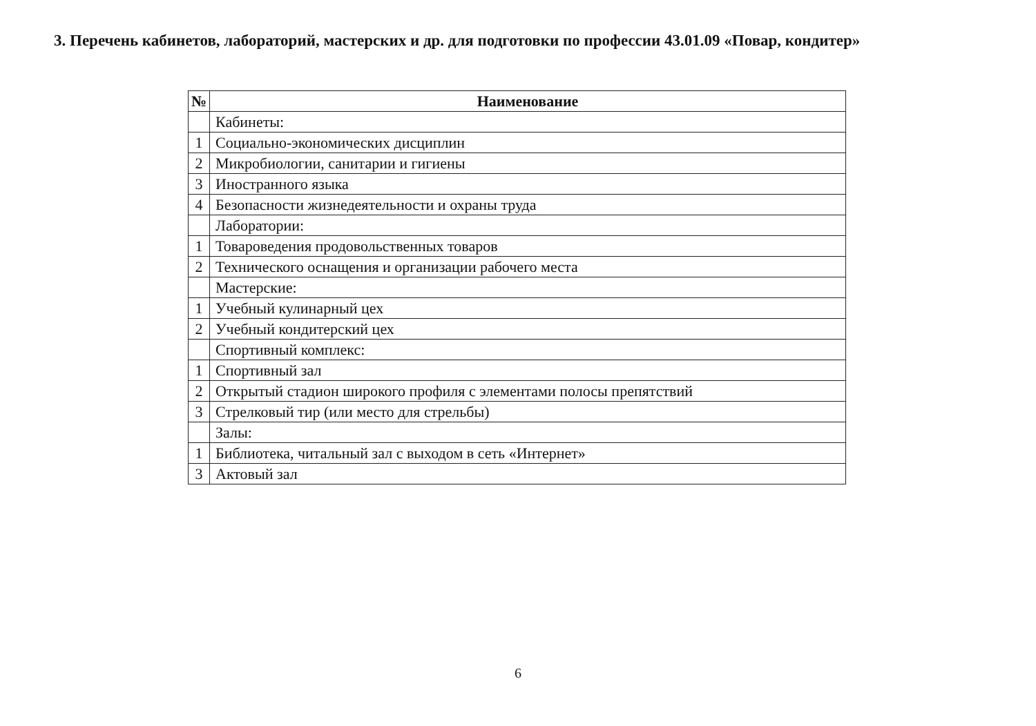3. Перечень кабинетов, лабораторий, мастерских и др. для подготовки по профессии 43.01.09 «Повар, кондитер»
| № | Наименование |
| --- | --- |
| | Кабинеты: |
| 1 | Социально-экономических дисциплин |
| 2 | Микробиологии, санитарии и гигиены |
| 3 | Иностранного языка |
| 4 | Безопасности жизнедеятельности и охраны труда |
| | Лаборатории: |
| 1 | Товароведения продовольственных товаров |
| 2 | Технического оснащения и организации рабочего места |
| | Мастерские: |
| 1 | Учебный кулинарный цех |
| 2 | Учебный кондитерский цех |
| | Спортивный комплекс: |
| 1 | Спортивный зал |
| 2 | Открытый стадион широкого профиля с элементами полосы препятствий |
| 3 | Стрелковый тир (или место для стрельбы) |
| | Залы: |
| 1 | Библиотека, читальный зал с выходом в сеть «Интернет» |
| 3 | Актовый зал |
6